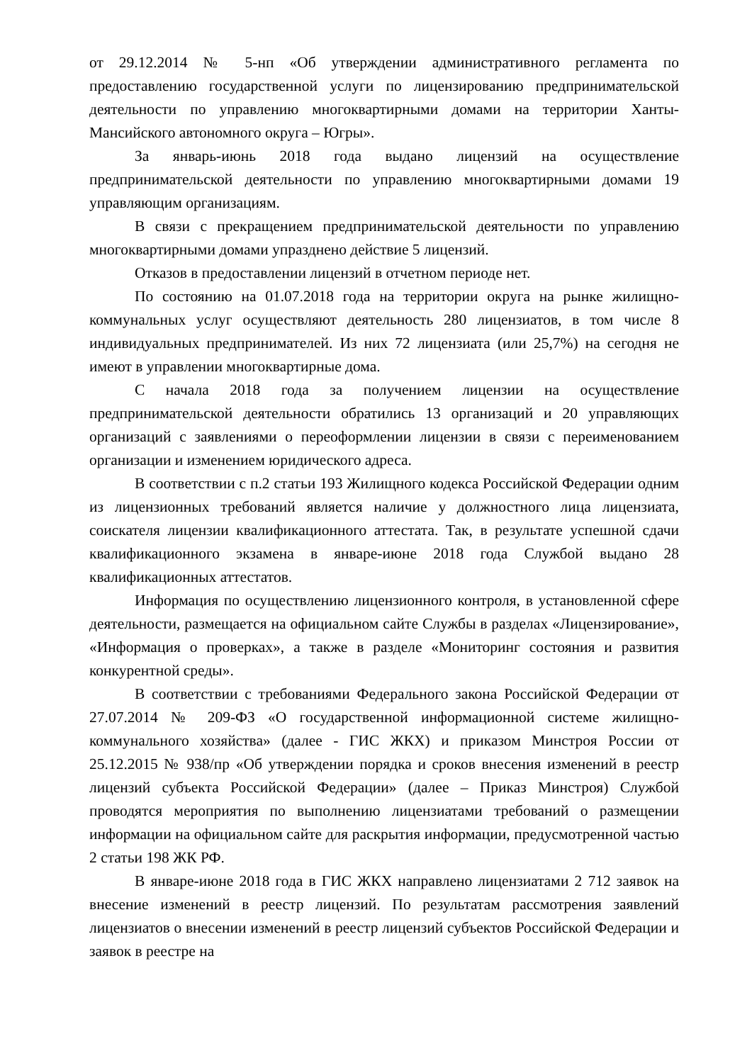от 29.12.2014 № 5-нп «Об утверждении административного регламента по предоставлению государственной услуги по лицензированию предпринимательской деятельности по управлению многоквартирными домами на территории Ханты-Мансийского автономного округа – Югры».
За январь-июнь 2018 года выдано лицензий на осуществление предпринимательской деятельности по управлению многоквартирными домами 19 управляющим организациям.
В связи с прекращением предпринимательской деятельности по управлению многоквартирными домами упразднено действие 5 лицензий.
Отказов в предоставлении лицензий в отчетном периоде нет.
По состоянию на 01.07.2018 года на территории округа на рынке жилищно-коммунальных услуг осуществляют деятельность 280 лицензиатов, в том числе 8 индивидуальных предпринимателей. Из них 72 лицензиата (или 25,7%) на сегодня не имеют в управлении многоквартирные дома.
С начала 2018 года за получением лицензии на осуществление предпринимательской деятельности обратились 13 организаций и 20 управляющих организаций с заявлениями о переоформлении лицензии в связи с переименованием организации и изменением юридического адреса.
В соответствии с п.2 статьи 193 Жилищного кодекса Российской Федерации одним из лицензионных требований является наличие у должностного лица лицензиата, соискателя лицензии квалификационного аттестата. Так, в результате успешной сдачи квалификационного экзамена в январе-июне 2018 года Службой выдано 28 квалификационных аттестатов.
Информация по осуществлению лицензионного контроля, в установленной сфере деятельности, размещается на официальном сайте Службы в разделах «Лицензирование», «Информация о проверках», а также в разделе «Мониторинг состояния и развития конкурентной среды».
В соответствии с требованиями Федерального закона Российской Федерации от 27.07.2014 № 209-ФЗ «О государственной информационной системе жилищно-коммунального хозяйства» (далее - ГИС ЖКХ) и приказом Минстроя России от 25.12.2015 № 938/пр «Об утверждении порядка и сроков внесения изменений в реестр лицензий субъекта Российской Федерации» (далее – Приказ Минстроя) Службой проводятся мероприятия по выполнению лицензиатами требований о размещении информации на официальном сайте для раскрытия информации, предусмотренной частью 2 статьи 198 ЖК РФ.
В январе-июне 2018 года в ГИС ЖКХ направлено лицензиатами 2 712 заявок на внесение изменений в реестр лицензий. По результатам рассмотрения заявлений лицензиатов о внесении изменений в реестр лицензий субъектов Российской Федерации и заявок в реестре на